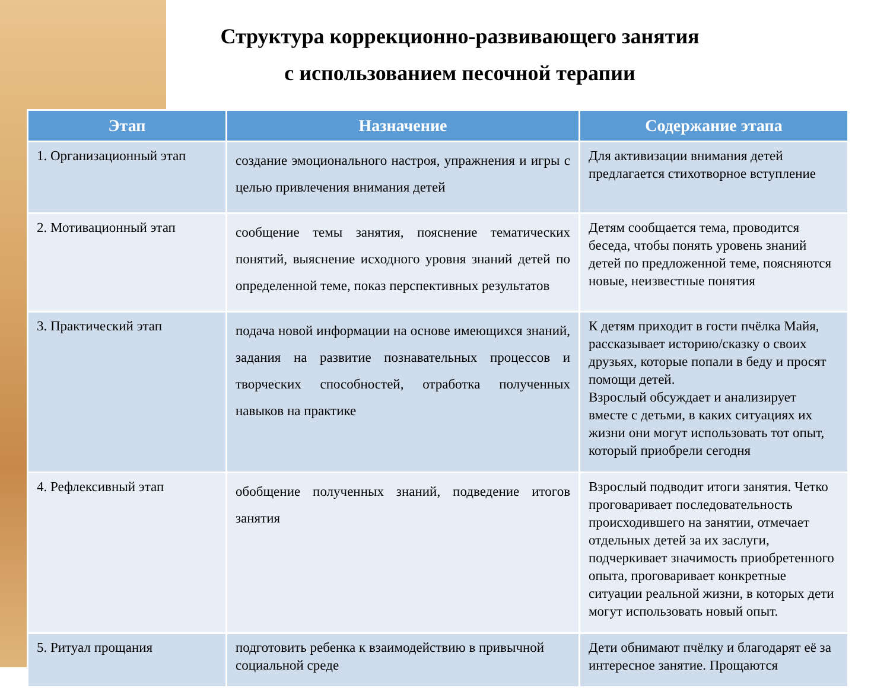Структура коррекционно-развивающего занятия
с использованием песочной терапии
| Этап | Назначение | Содержание этапа |
| --- | --- | --- |
| 1. Организационный этап | создание эмоционального настроя, упражнения и игры с целью привлечения внимания детей | Для активизации внимания детей предлагается стихотворное вступление |
| 2. Мотивационный этап | сообщение темы занятия, пояснение тематических понятий, выяснение исходного уровня знаний детей по определенной теме, показ перспективных результатов | Детям сообщается тема, проводится беседа, чтобы понять уровень знаний детей по предложенной теме, поясняются новые, неизвестные понятия |
| 3. Практический этап | подача новой информации на основе имеющихся знаний, задания на развитие познавательных процессов и творческих способностей, отработка полученных навыков на практике | К детям приходит в гости пчёлка Майя, рассказывает историю/сказку о своих друзьях, которые попали в беду и просят помощи детей. Взрослый обсуждает и анализирует вместе с детьми, в каких ситуациях их жизни они могут использовать тот опыт, который приобрели сегодня |
| 4. Рефлексивный этап | обобщение полученных знаний, подведение итогов занятия | Взрослый подводит итоги занятия. Четко проговаривает последовательность происходившего на занятии, отмечает отдельных детей за их заслуги, подчеркивает значимость приобретенного опыта, проговаривает конкретные ситуации реальной жизни, в которых дети могут использовать новый опыт. |
| 5. Ритуал прощания | подготовить ребенка к взаимодействию в привычной социальной среде | Дети обнимают пчёлку и благодарят её за интересное занятие. Прощаются |